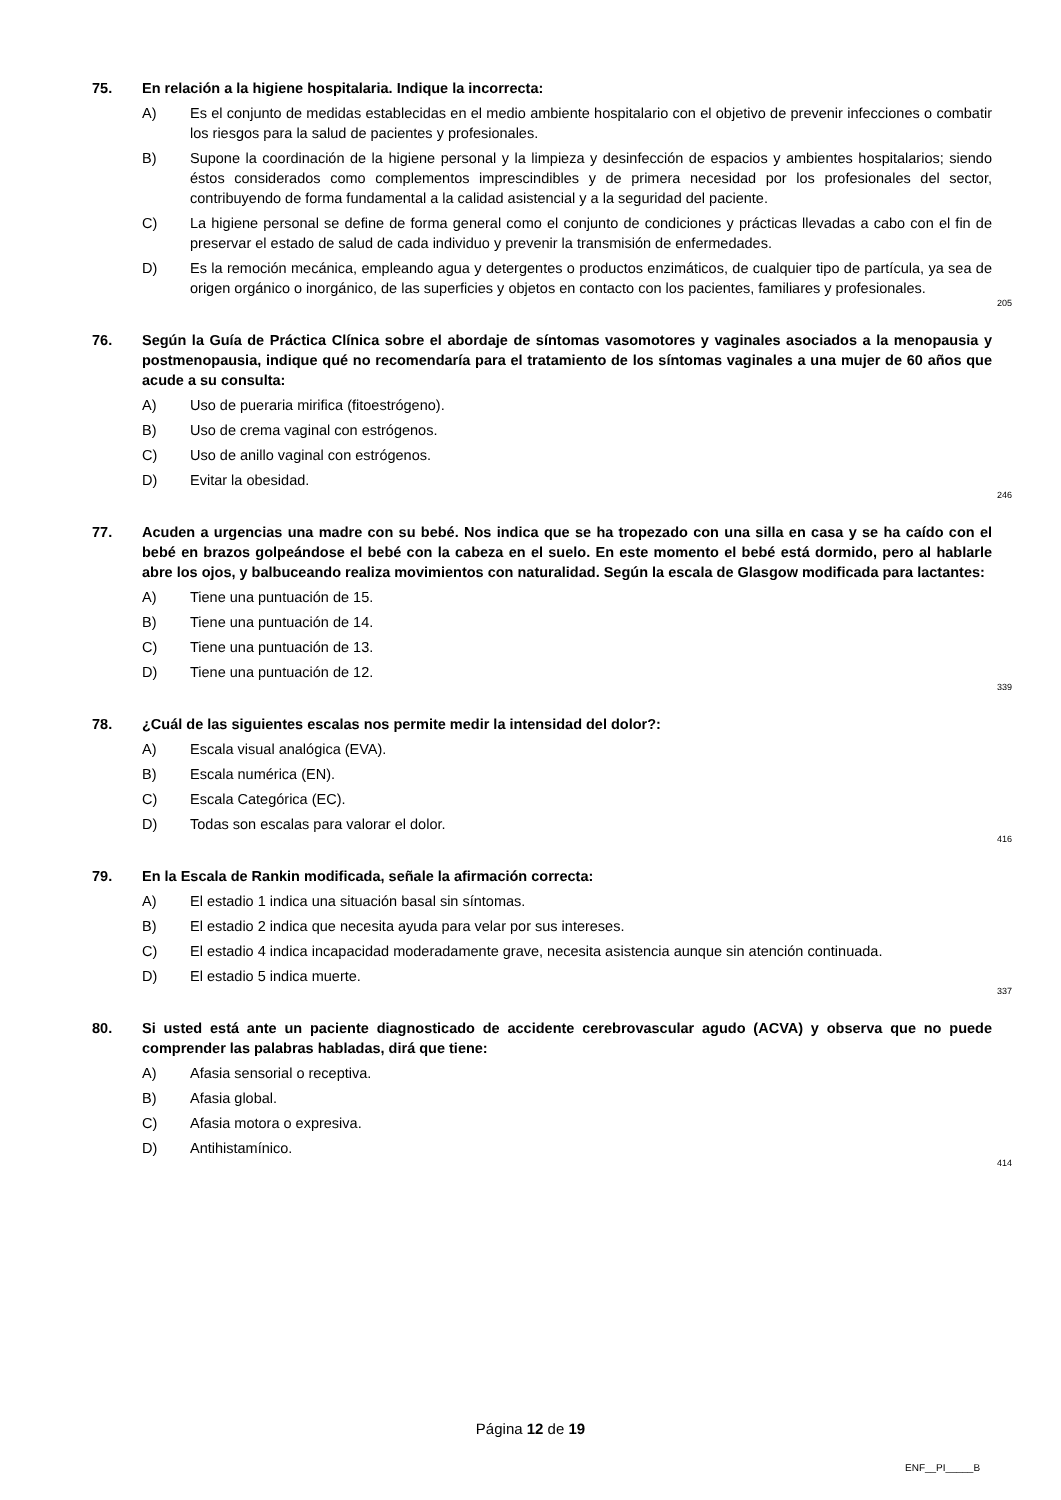75. En relación a la higiene hospitalaria. Indique la incorrecta:
A) Es el conjunto de medidas establecidas en el medio ambiente hospitalario con el objetivo de prevenir infecciones o combatir los riesgos para la salud de pacientes y profesionales.
B) Supone la coordinación de la higiene personal y la limpieza y desinfección de espacios y ambientes hospitalarios; siendo éstos considerados como complementos imprescindibles y de primera necesidad por los profesionales del sector, contribuyendo de forma fundamental a la calidad asistencial y a la seguridad del paciente.
C) La higiene personal se define de forma general como el conjunto de condiciones y prácticas llevadas a cabo con el fin de preservar el estado de salud de cada individuo y prevenir la transmisión de enfermedades.
D) Es la remoción mecánica, empleando agua y detergentes o productos enzimáticos, de cualquier tipo de partícula, ya sea de origen orgánico o inorgánico, de las superficies y objetos en contacto con los pacientes, familiares y profesionales.
205
76. Según la Guía de Práctica Clínica sobre el abordaje de síntomas vasomotores y vaginales asociados a la menopausia y postmenopausia, indique qué no recomendaría para el tratamiento de los síntomas vaginales a una mujer de 60 años que acude a su consulta:
A) Uso de pueraria mirifica (fitoestrógeno).
B) Uso de crema vaginal con estrógenos.
C) Uso de anillo vaginal con estrógenos.
D) Evitar la obesidad.
246
77. Acuden a urgencias una madre con su bebé. Nos indica que se ha tropezado con una silla en casa y se ha caído con el bebé en brazos golpeándose el bebé con la cabeza en el suelo. En este momento el bebé está dormido, pero al hablarle abre los ojos, y balbuceando realiza movimientos con naturalidad. Según la escala de Glasgow modificada para lactantes:
A) Tiene una puntuación de 15.
B) Tiene una puntuación de 14.
C) Tiene una puntuación de 13.
D) Tiene una puntuación de 12.
339
78. ¿Cuál de las siguientes escalas nos permite medir la intensidad del dolor?:
A) Escala visual analógica (EVA).
B) Escala numérica (EN).
C) Escala Categórica (EC).
D) Todas son escalas para valorar el dolor.
416
79. En la Escala de Rankin modificada, señale la afirmación correcta:
A) El estadio 1 indica una situación basal sin síntomas.
B) El estadio 2 indica que necesita ayuda para velar por sus intereses.
C) El estadio 4 indica incapacidad moderadamente grave, necesita asistencia aunque sin atención continuada.
D) El estadio 5 indica muerte.
337
80. Si usted está ante un paciente diagnosticado de accidente cerebrovascular agudo (ACVA) y observa que no puede comprender las palabras habladas, dirá que tiene:
A) Afasia sensorial o receptiva.
B) Afasia global.
C) Afasia motora o expresiva.
D) Antihistamínico.
414
Página 12 de 19
ENF__PI_____B